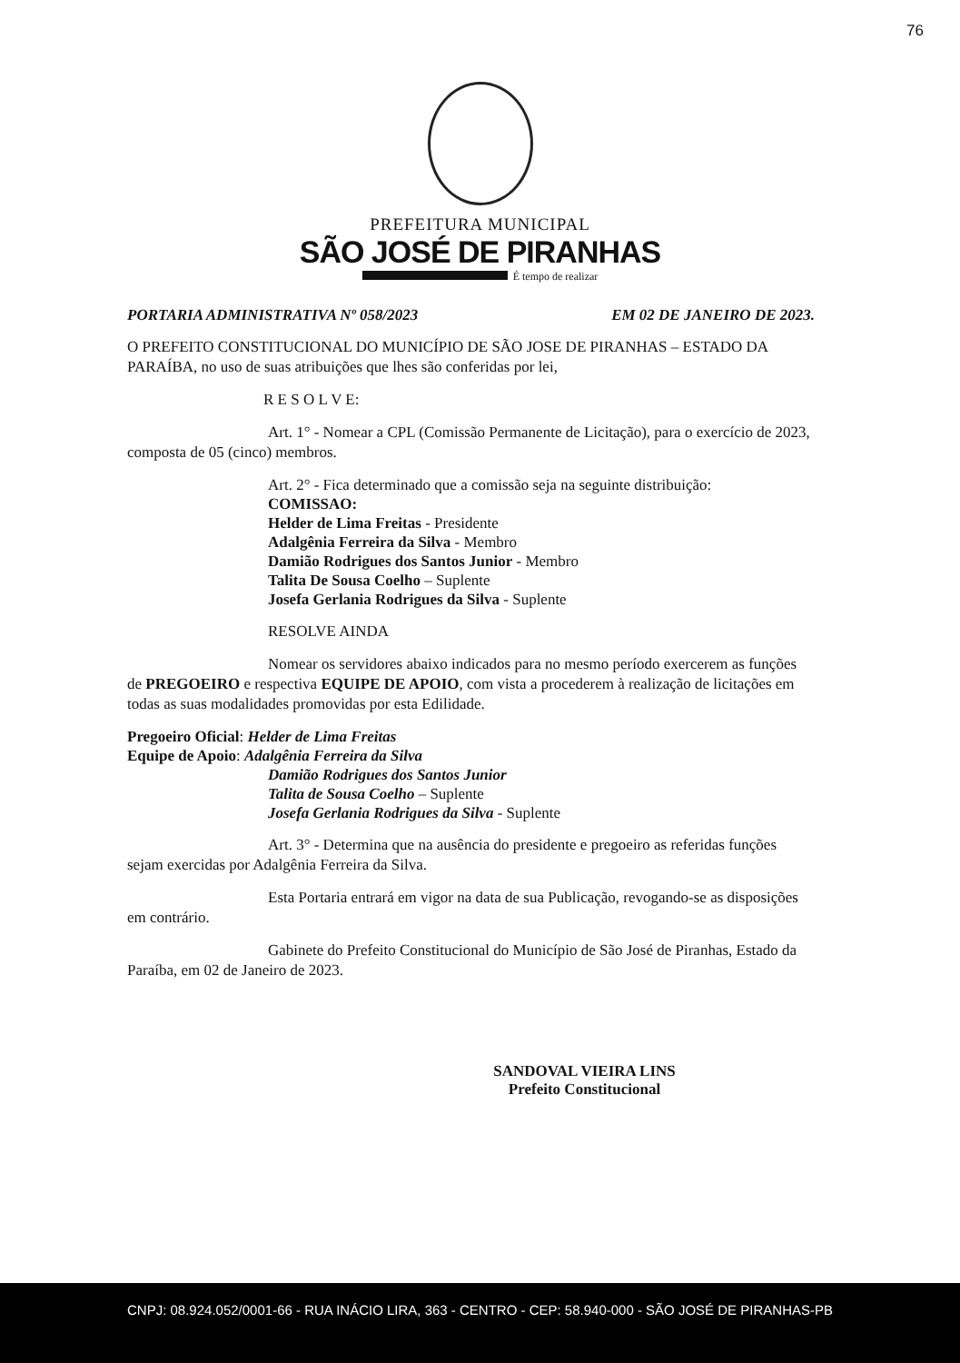76
PREFEITURA MUNICIPAL
SÃO JOSÉ DE PIRANHAS
É tempo de realizar
PORTARIA ADMINISTRATIVA Nº 058/2023 EM 02 DE JANEIRO DE 2023.
O PREFEITO CONSTITUCIONAL DO MUNICÍPIO DE SÃO JOSE DE PIRANHAS – ESTADO DA PARAÍBA, no uso de suas atribuições que lhes são conferidas por lei,
R E S O L V E:
Art. 1° - Nomear a CPL (Comissão Permanente de Licitação), para o exercício de 2023, composta de 05 (cinco) membros.
Art. 2° - Fica determinado que a comissão seja na seguinte distribuição:
COMISSAO:
Helder de Lima Freitas - Presidente
Adalgênia Ferreira da Silva - Membro
Damião Rodrigues dos Santos Junior - Membro
Talita De Sousa Coelho – Suplente
Josefa Gerlania Rodrigues da Silva - Suplente
RESOLVE AINDA
Nomear os servidores abaixo indicados para no mesmo período exercerem as funções de PREGOEIRO e respectiva EQUIPE DE APOIO, com vista a procederem à realização de licitações em todas as suas modalidades promovidas por esta Edilidade.
Pregoeiro Oficial: Helder de Lima Freitas
Equipe de Apoio: Adalgênia Ferreira da Silva
Damião Rodrigues dos Santos Junior
Talita de Sousa Coelho – Suplente
Josefa Gerlania Rodrigues da Silva - Suplente
Art. 3° - Determina que na ausência do presidente e pregoeiro as referidas funções sejam exercidas por Adalgênia Ferreira da Silva.
Esta Portaria entrará em vigor na data de sua Publicação, revogando-se as disposições em contrário.
Gabinete do Prefeito Constitucional do Município de São José de Piranhas, Estado da Paraíba, em 02 de Janeiro de 2023.
SANDOVAL VIEIRA LINS
Prefeito Constitucional
CNPJ: 08.924.052/0001-66 - RUA INÁCIO LIRA, 363 - CENTRO - CEP: 58.940-000 - SÃO JOSÉ DE PIRANHAS-PB